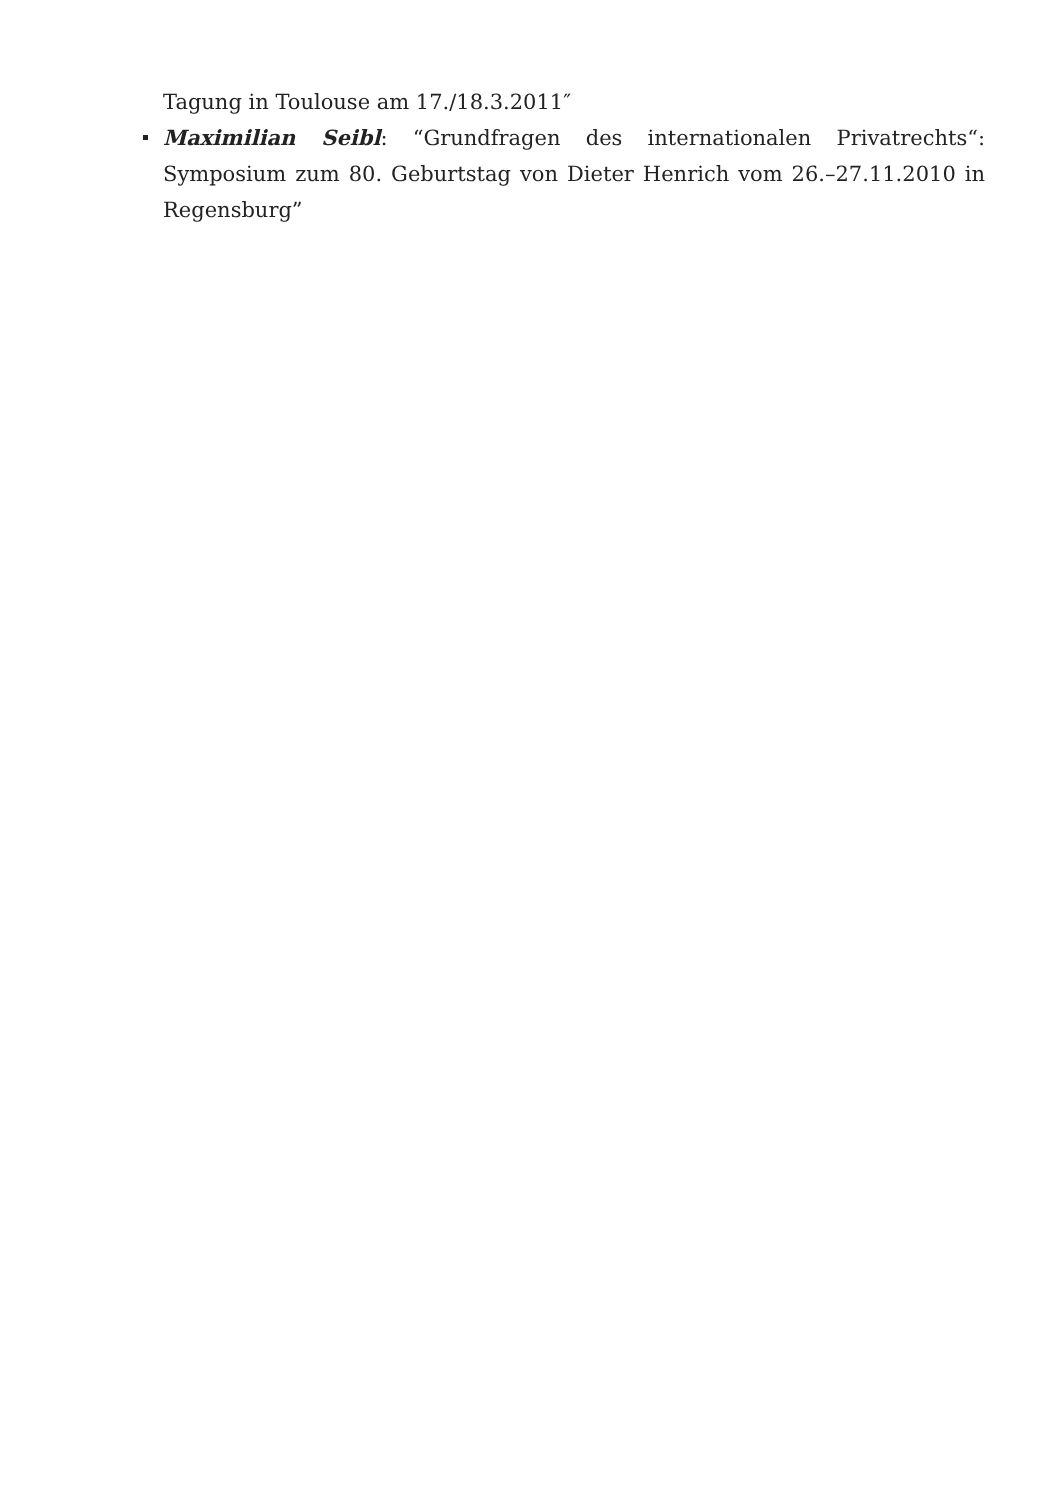Tagung in Toulouse am 17./18.3.2011″
Maximilian Seibl: “Grundfragen des internationalen Privatrechts“: Symposium zum 80. Geburtstag von Dieter Henrich vom 26.–27.11.2010 in Regensburg”